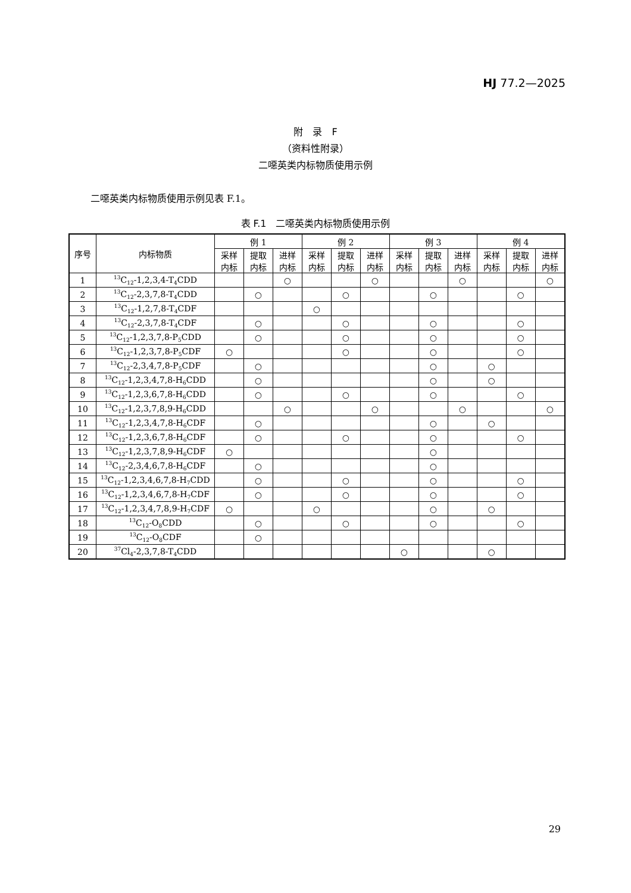HJ 77.2—2025
附　录　F
（资料性附录）
二噁英类内标物质使用示例
二噁英类内标物质使用示例见表 F.1。
表 F.1　二噁英类内标物质使用示例
| 序号 | 内标物质 | 例 1 | | | 例 2 | | | 例 3 | | | 例 4 | | |
| --- | --- | --- | --- | --- | --- | --- | --- | --- | --- | --- | --- | --- | --- |
| | | 采样 内标 | 提取 内标 | 进样 内标 | 采样 内标 | 提取 内标 | 进样 内标 | 采样 内标 | 提取 内标 | 进样 内标 | 采样 内标 | 提取 内标 | 进样 内标 |
| 1 | <sup>13</sup>C<sub>12</sub>-1,2,3,4-T<sub>4</sub>CDD | | | ○ | | | ○ | | | ○ | | | ○ |
| 2 | <sup>13</sup>C<sub>12</sub>-2,3,7,8-T<sub>4</sub>CDD | | ○ | | | ○ | | | ○ | | | ○ | |
| 3 | <sup>13</sup>C<sub>12</sub>-1,2,7,8-T<sub>4</sub>CDF | | | | ○ | | | | | | | | |
| 4 | <sup>13</sup>C<sub>12</sub>-2,3,7,8-T<sub>4</sub>CDF | | ○ | | | ○ | | | ○ | | | ○ | |
| 5 | <sup>13</sup>C<sub>12</sub>-1,2,3,7,8-P<sub>5</sub>CDD | | ○ | | | ○ | | | ○ | | | ○ | |
| 6 | <sup>13</sup>C<sub>12</sub>-1,2,3,7,8-P<sub>5</sub>CDF | ○ | | | | ○ | | | ○ | | | ○ | |
| 7 | <sup>13</sup>C<sub>12</sub>-2,3,4,7,8-P<sub>5</sub>CDF | | ○ | | | | | | ○ | | ○ | | |
| 8 | <sup>13</sup>C<sub>12</sub>-1,2,3,4,7,8-H<sub>6</sub>CDD | | ○ | | | | | | ○ | | ○ | | |
| 9 | <sup>13</sup>C<sub>12</sub>-1,2,3,6,7,8-H<sub>6</sub>CDD | | ○ | | | ○ | | | ○ | | | ○ | |
| 10 | <sup>13</sup>C<sub>12</sub>-1,2,3,7,8,9-H<sub>6</sub>CDD | | | ○ | | | ○ | | | ○ | | | ○ |
| 11 | <sup>13</sup>C<sub>12</sub>-1,2,3,4,7,8-H<sub>6</sub>CDF | | ○ | | | | | | ○ | | ○ | | |
| 12 | <sup>13</sup>C<sub>12</sub>-1,2,3,6,7,8-H<sub>6</sub>CDF | | ○ | | | ○ | | | ○ | | | ○ | |
| 13 | <sup>13</sup>C<sub>12</sub>-1,2,3,7,8,9-H<sub>6</sub>CDF | ○ | | | | | | | ○ | | | | |
| 14 | <sup>13</sup>C<sub>12</sub>-2,3,4,6,7,8-H<sub>6</sub>CDF | | ○ | | | | | | ○ | | | | |
| 15 | <sup>13</sup>C<sub>12</sub>-1,2,3,4,6,7,8-H<sub>7</sub>CDD | | ○ | | | ○ | | | ○ | | | ○ | |
| 16 | <sup>13</sup>C<sub>12</sub>-1,2,3,4,6,7,8-H<sub>7</sub>CDF | | ○ | | | ○ | | | ○ | | | ○ | |
| 17 | <sup>13</sup>C<sub>12</sub>-1,2,3,4,7,8,9-H<sub>7</sub>CDF | ○ | | | ○ | | | | ○ | | ○ | | |
| 18 | <sup>13</sup>C<sub>12</sub>-O<sub>8</sub>CDD | | ○ | | | ○ | | | ○ | | | ○ | |
| 19 | <sup>13</sup>C<sub>12</sub>-O<sub>8</sub>CDF | | ○ | | | | | | | | | | |
| 20 | <sup>37</sup>Cl<sub>4</sub>-2,3,7,8-T<sub>4</sub>CDD | | | | | | | ○ | | | ○ | | |
29